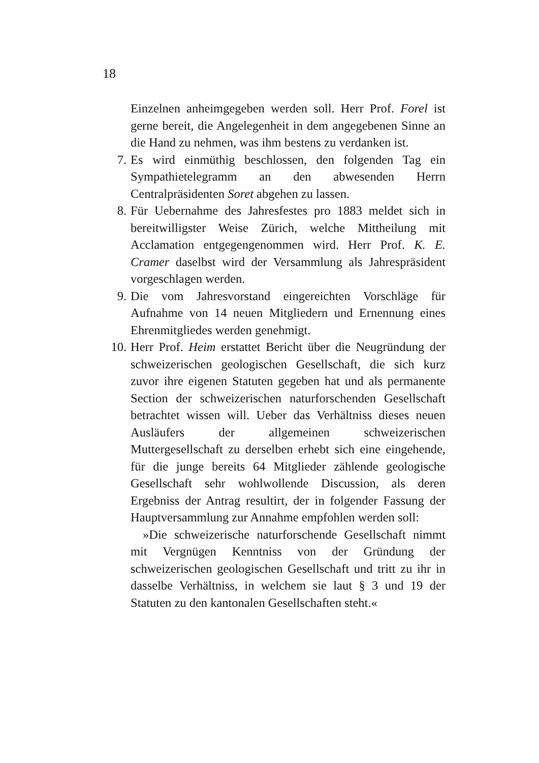18
Einzelnen anheimgegeben werden soll. Herr Prof. Forel ist gerne bereit, die Angelegenheit in dem angegebenen Sinne an die Hand zu nehmen, was ihm bestens zu verdanken ist.
7. Es wird einmüthig beschlossen, den folgenden Tag ein Sympathietelegramm an den abwesenden Herrn Centralpräsidenten Soret abgehen zu lassen.
8. Für Uebernahme des Jahresfestes pro 1883 meldet sich in bereitwilligster Weise Zürich, welche Mittheilung mit Acclamation entgegengenommen wird. Herr Prof. K. E. Cramer daselbst wird der Versammlung als Jahrespräsident vorgeschlagen werden.
9. Die vom Jahresvorstand eingereichten Vorschläge für Aufnahme von 14 neuen Mitgliedern und Ernennung eines Ehrenmitgliedes werden genehmigt.
10. Herr Prof. Heim erstattet Bericht über die Neugründung der schweizerischen geologischen Gesellschaft, die sich kurz zuvor ihre eigenen Statuten gegeben hat und als permanente Section der schweizerischen naturforschenden Gesellschaft betrachtet wissen will. Ueber das Verhältniss dieses neuen Ausläufers der allgemeinen schweizerischen Muttergesellschaft zu derselben erhebt sich eine eingehende, für die junge bereits 64 Mitglieder zählende geologische Gesellschaft sehr wohlwollende Discussion, als deren Ergebniss der Antrag resultirt, der in folgender Fassung der Hauptversammlung zur Annahme empfohlen werden soll:
»Die schweizerische naturforschende Gesellschaft nimmt mit Vergnügen Kenntniss von der Gründung der schweizerischen geologischen Gesellschaft und tritt zu ihr in dasselbe Verhältniss, in welchem sie laut § 3 und 19 der Statuten zu den kantonalen Gesellschaften steht.«